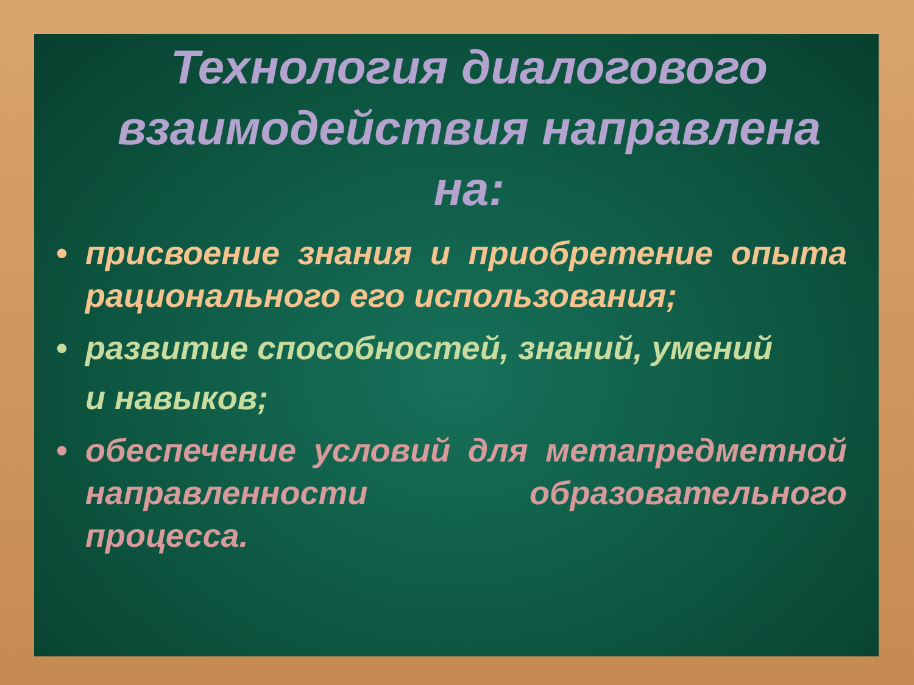Технология диалогового взаимодействия направлена на:
• присвоение знания и приобретение опыта рационального его использования;
• развитие способностей, знаний, умений
и навыков;
• обеспечение условий для метапредметной направленности образовательного процесса.